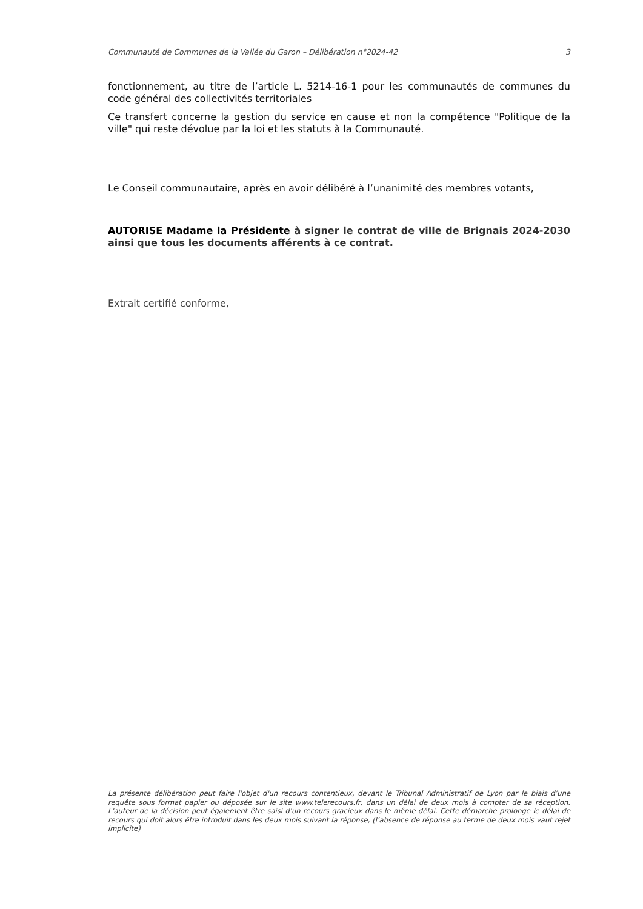Communauté de Communes de la Vallée du Garon – Délibération n°2024-42 3
fonctionnement, au titre de l’article L. 5214-16-1 pour les communautés de communes du code général des collectivités territoriales
Ce transfert concerne la gestion du service en cause et non la compétence "Politique de la ville" qui reste dévolue par la loi et les statuts à la Communauté.
Le Conseil communautaire, après en avoir délibéré à l’unanimité des membres votants,
AUTORISE Madame la Présidente à signer le contrat de ville de Brignais 2024-2030 ainsi que tous les documents afférents à ce contrat.
Extrait certifié conforme,
La présente délibération peut faire l'objet d'un recours contentieux, devant le Tribunal Administratif de Lyon par le biais d’une requête sous format papier ou déposée sur le site www.telerecours.fr, dans un délai de deux mois à compter de sa réception. L'auteur de la décision peut également être saisi d'un recours gracieux dans le même délai. Cette démarche prolonge le délai de recours qui doit alors être introduit dans les deux mois suivant la réponse, (l’absence de réponse au terme de deux mois vaut rejet implicite)